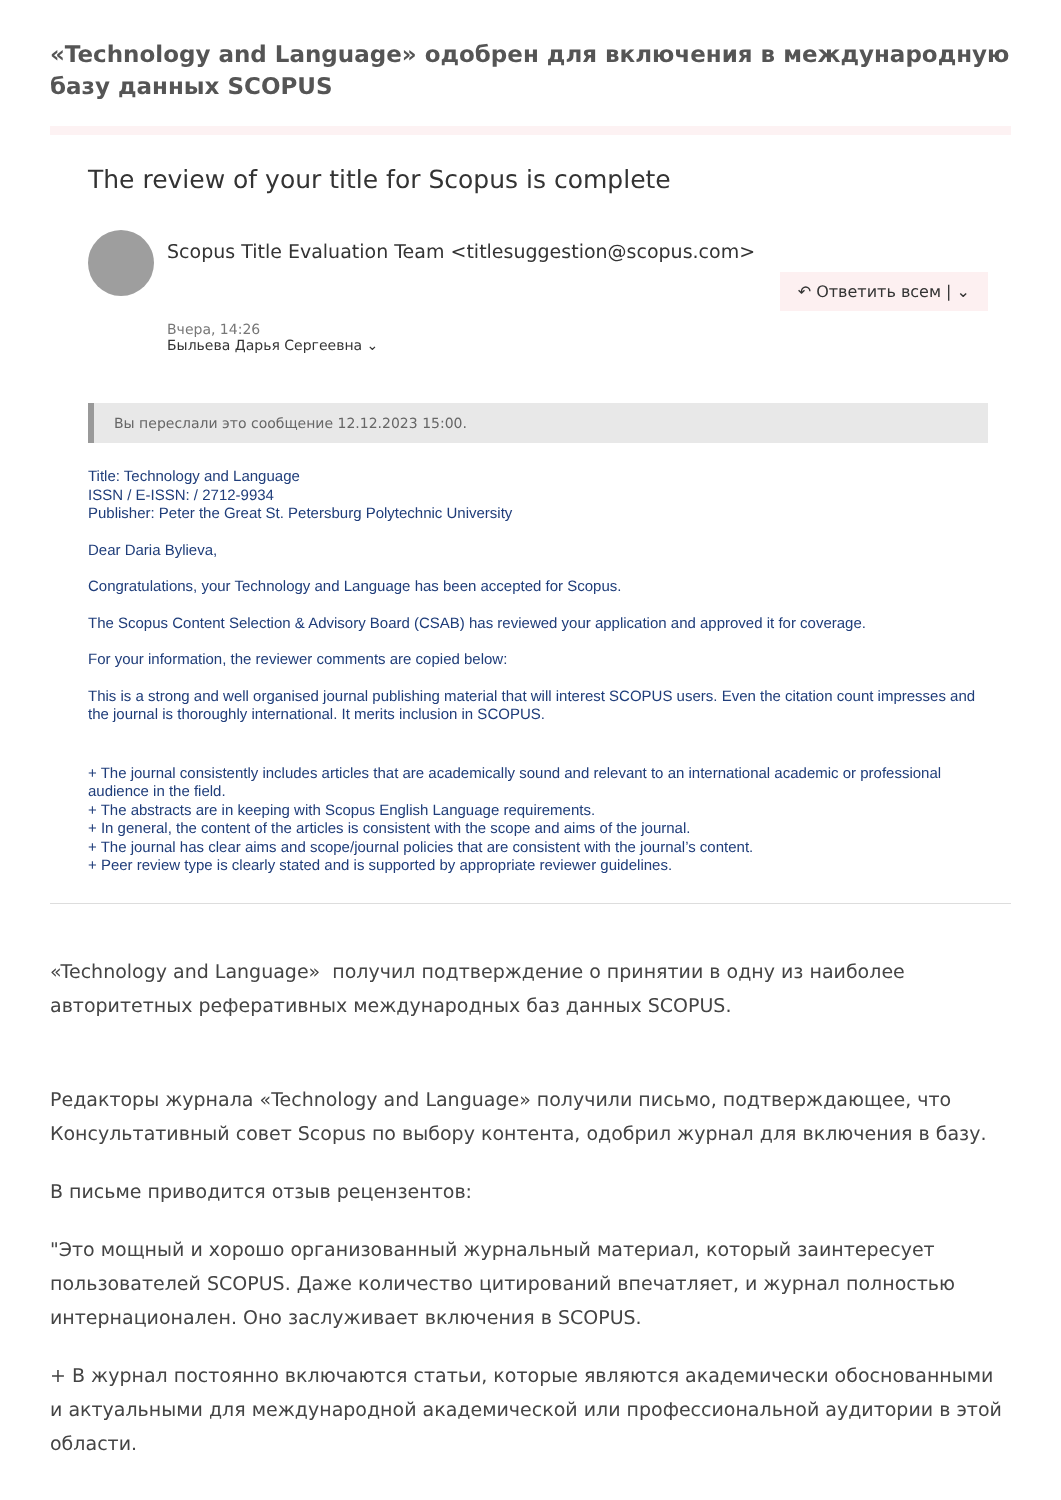«Technology and Language» одобрен для включения в международную базу данных SCOPUS
The review of your title for Scopus is complete
Scopus Title Evaluation Team <titlesuggestion@scopus.com>
↶ Ответить всем | ⌄
Вчера, 14:26
Быльева Дарья Сергеевна ⌄
Вы переслали это сообщение 12.12.2023 15:00.
Title: Technology and Language
ISSN / E-ISSN: / 2712-9934
Publisher: Peter the Great St. Petersburg Polytechnic University
Dear Daria Bylieva,
Congratulations, your Technology and Language has been accepted for Scopus.
The Scopus Content Selection & Advisory Board (CSAB) has reviewed your application and approved it for coverage.
For your information, the reviewer comments are copied below:
This is a strong and well organised journal publishing material that will interest SCOPUS users. Even the citation count impresses and the journal is thoroughly international. It merits inclusion in SCOPUS.
+ The journal consistently includes articles that are academically sound and relevant to an international academic or professional audience in the field.
+ The abstracts are in keeping with Scopus English Language requirements.
+ In general, the content of the articles is consistent with the scope and aims of the journal.
+ The journal has clear aims and scope/journal policies that are consistent with the journal’s content.
+ Peer review type is clearly stated and is supported by appropriate reviewer guidelines.
«Technology and Language» получил подтверждение о принятии в одну из наиболее авторитетных реферативных международных баз данных SCOPUS.
Редакторы журнала «Technology and Language» получили письмо, подтверждающее, что Консультативный совет Scopus по выбору контента, одобрил журнал для включения в базу.
В письме приводится отзыв рецензентов:
"Это мощный и хорошо организованный журнальный материал, который заинтересует пользователей SCOPUS. Даже количество цитирований впечатляет, и журнал полностью интернационален. Оно заслуживает включения в SCOPUS.
+ В журнал постоянно включаются статьи, которые являются академически обоснованными и актуальными для международной академической или профессиональной аудитории в этой области.